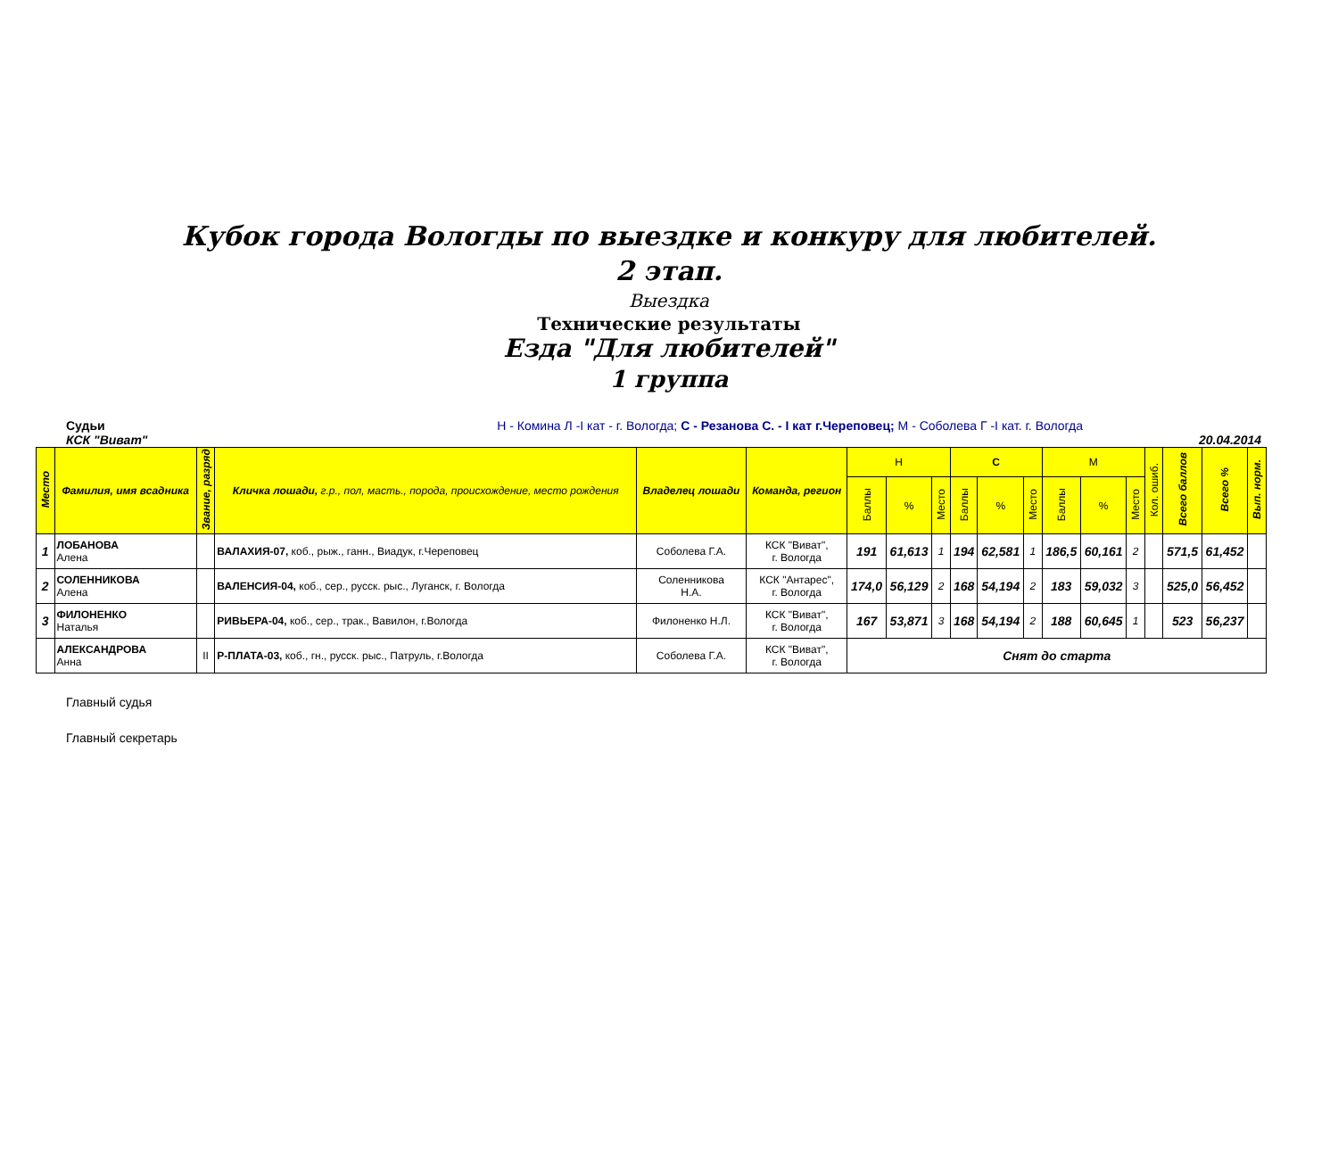Кубок города Вологды по выездке и конкуру для любителей.
2 этап.
Выездка
Технические результаты
Езда "Для любителей"
1 группа
Судьи Н - Комина Л -I кат - г. Вологда; С - Резанова С. - I кат г.Череповец; М - Соболева Г -I кат. г. Вологда
КСК "Виват" 20.04.2014
| Место | Фамилия, имя всадника | Звание, разряд | Кличка лошади, г.р., пол, масть., порода, происхождение, место рождения | Владелец лошади | Команда, регион | Н | | | С | | | М | | | Кол. ошиб. | Всего баллов | Всего % | Вып. норм. |
| --- | --- | --- | --- | --- | --- | --- | --- | --- | --- | --- | --- | --- | --- | --- | --- | --- | --- | --- |
| | | | | | | Баллы | % | Место | Баллы | % | Место | Баллы | % | Место | | | | |
| 1 | ЛОБАНОВА Алена | | ВАЛАХИЯ-07, коб., рыж., ганн., Виадук, г.Череповец | Соболева Г.А. | КСК "Виват", г. Вологда | 191 | 61,613 | 1 | 194 | 62,581 | 1 | 186,5 | 60,161 | 2 | | 571,5 | 61,452 | |
| 2 | СОЛЕННИКОВА Алена | | ВАЛЕНСИЯ-04, коб., сер., русск. рыс., Луганск, г. Вологда | Соленникова Н.А. | КСК "Антарес", г. Вологда | 174,0 | 56,129 | 2 | 168 | 54,194 | 2 | 183 | 59,032 | 3 | | 525,0 | 56,452 | |
| 3 | ФИЛОНЕНКО Наталья | | РИВЬЕРА-04, коб., сер., трак., Вавилон, г.Вологда | Филоненко Н.Л. | КСК "Виват", г. Вологда | 167 | 53,871 | 3 | 168 | 54,194 | 2 | 188 | 60,645 | 1 | | 523 | 56,237 | |
| | АЛЕКСАНДРОВА Анна | II | Р-ПЛАТА-03, коб., гн., русск. рыс., Патруль, г.Вологда | Соболева Г.А. | КСК "Виват", г. Вологда | Снят до старта | | | | | | | | | | | | |
Главный судья
Главный секретарь